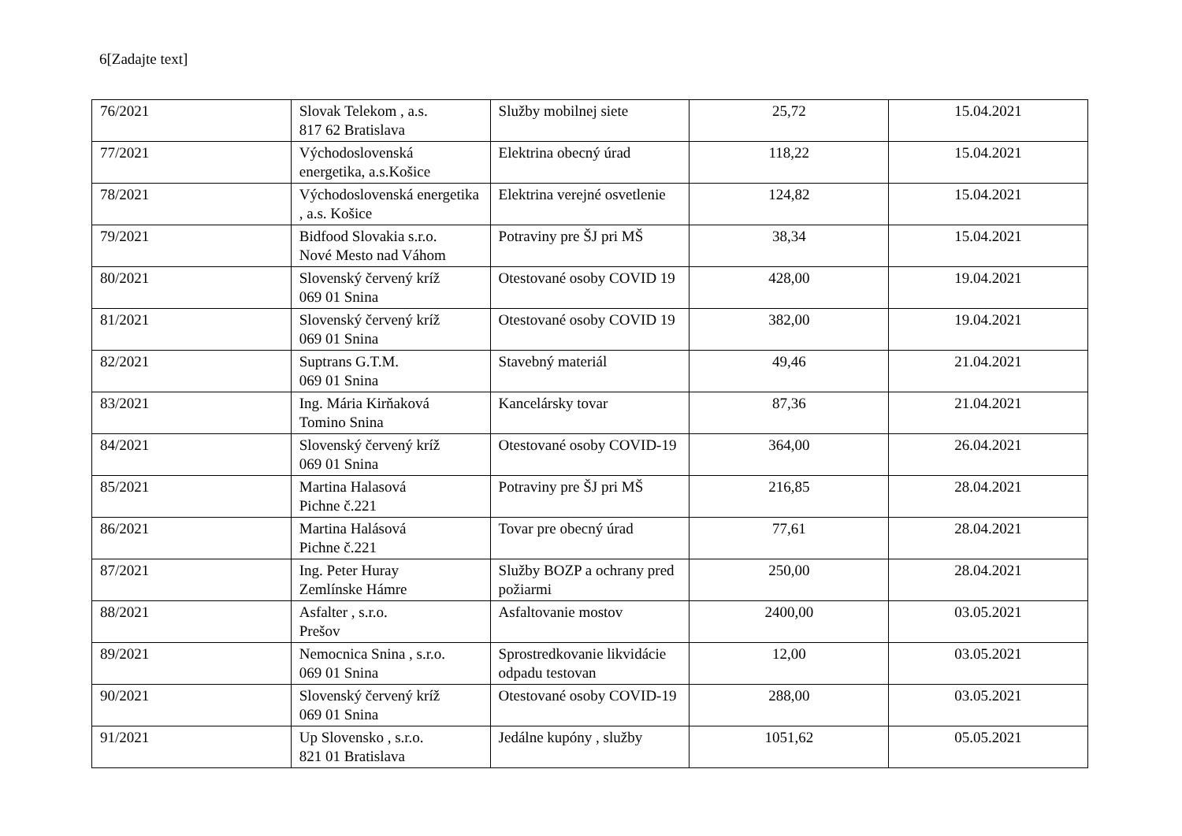6[Zadajte text]
| 76/2021 | Slovak Telekom , a.s. 817 62 Bratislava | Služby mobilnej siete | 25,72 | 15.04.2021 |
| 77/2021 | Východoslovenská energetika, a.s.Košice | Elektrina obecný úrad | 118,22 | 15.04.2021 |
| 78/2021 | Východoslovenská energetika , a.s. Košice | Elektrina verejné osvetlenie | 124,82 | 15.04.2021 |
| 79/2021 | Bidfood Slovakia s.r.o. Nové Mesto nad Váhom | Potraviny pre ŠJ pri MŠ | 38,34 | 15.04.2021 |
| 80/2021 | Slovenský červený kríž 069 01 Snina | Otestované osoby COVID 19 | 428,00 | 19.04.2021 |
| 81/2021 | Slovenský červený kríž 069 01 Snina | Otestované osoby COVID 19 | 382,00 | 19.04.2021 |
| 82/2021 | Suptrans G.T.M. 069 01 Snina | Stavebný materiál | 49,46 | 21.04.2021 |
| 83/2021 | Ing. Mária Kirňaková Tomino Snina | Kancelársky tovar | 87,36 | 21.04.2021 |
| 84/2021 | Slovenský červený kríž 069 01 Snina | Otestované osoby COVID-19 | 364,00 | 26.04.2021 |
| 85/2021 | Martina Halasová Pichne č.221 | Potraviny pre ŠJ pri MŠ | 216,85 | 28.04.2021 |
| 86/2021 | Martina Halásová Pichne č.221 | Tovar pre obecný úrad | 77,61 | 28.04.2021 |
| 87/2021 | Ing. Peter Huray Zemlínske Hámre | Služby BOZP a ochrany pred požiarmi | 250,00 | 28.04.2021 |
| 88/2021 | Asfalter , s.r.o. Prešov | Asfaltovanie mostov | 2400,00 | 03.05.2021 |
| 89/2021 | Nemocnica Snina , s.r.o. 069 01 Snina | Sprostredkovanie likvidácie odpadu testovan | 12,00 | 03.05.2021 |
| 90/2021 | Slovenský červený kríž 069 01 Snina | Otestované osoby COVID-19 | 288,00 | 03.05.2021 |
| 91/2021 | Up Slovensko , s.r.o. 821 01 Bratislava | Jedálne kupóny , služby | 1051,62 | 05.05.2021 |